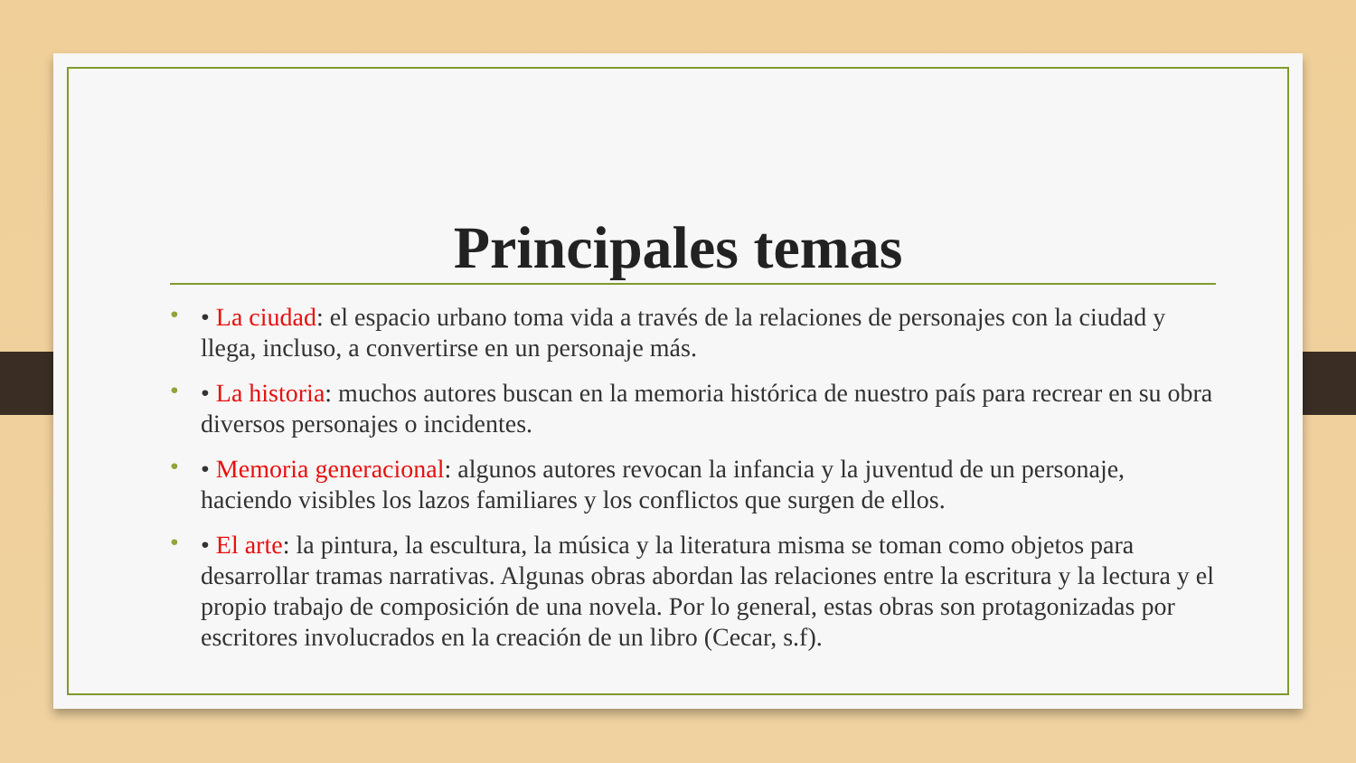Principales temas
• • La ciudad: el espacio urbano toma vida a través de la relaciones de personajes con la ciudad y llega, incluso, a convertirse en un personaje más.
• • La historia: muchos autores buscan en la memoria histórica de nuestro país para recrear en su obra diversos personajes o incidentes.
• • Memoria generacional: algunos autores revocan la infancia y la juventud de un personaje, haciendo visibles los lazos familiares y los conflictos que surgen de ellos.
• • El arte: la pintura, la escultura, la música y la literatura misma se toman como objetos para desarrollar tramas narrativas. Algunas obras abordan las relaciones entre la escritura y la lectura y el propio trabajo de composición de una novela. Por lo general, estas obras son protagonizadas por escritores involucrados en la creación de un libro (Cecar, s.f).